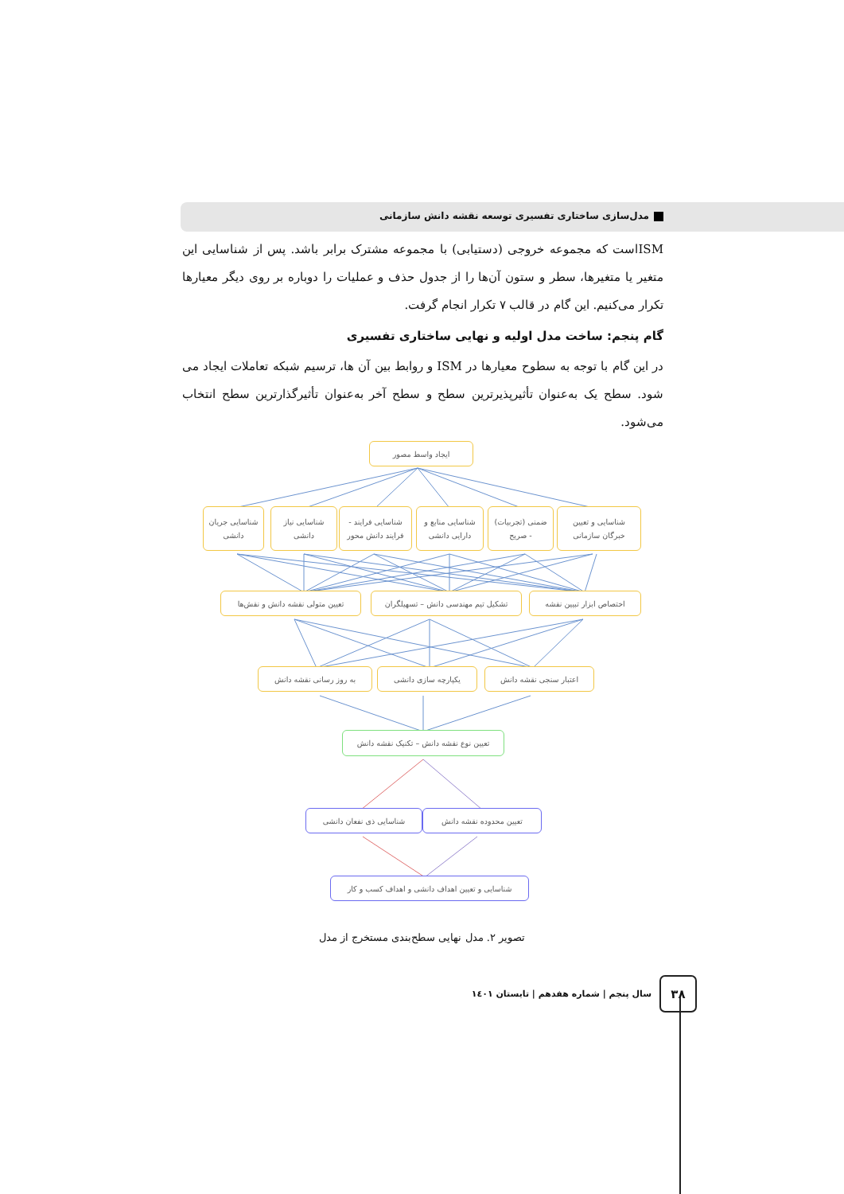مدل‌سازی ساختاری تفسیری توسعه نقشه دانش سازمانی
ISMاست که مجموعه خروجی (دستیابی) با مجموعه مشترک برابر باشد. پس از شناسایی این متغیر یا متغیرها، سطر و ستون آن‌ها را از جدول حذف و عملیات را دوباره بر روی دیگر معیارها تکرار می‌کنیم. این گام در قالب ۷ تکرار انجام گرفت.
گام پنجم: ساخت مدل اولیه و نهایی ساختاری تفسیری
در این گام با توجه به سطوح معیارها در ISM و روابط بین آن ها، ترسیم شبکه تعاملات ایجاد می شود. سطح یک به‌عنوان تأثیرپذیرترین سطح و سطح آخر به‌عنوان تأثیرگذارترین سطح انتخاب می‌شود.
ایجاد واسط مصور
شناسایی و تعیین
خبرگان سازمانی
ضمنی (تجربیات)
- صریح
شناسایی منابع و
دارایی دانشی
شناسایی فرایند -
فرایند دانش محور
شناسایی نیاز
دانشی
شناسایی جریان
دانشی
اختصاص ابزار تبیین نقشه تشکیل تیم مهندسی دانش – تسهیلگران تعیین متولی نقشه دانش و نقش‌ها
اعتبار سنجی نقشه دانش یکپارچه سازی دانشی به روز رسانی نقشه دانش
تعیین نوع نقشه دانش – تکنیک نقشه دانش
تعیین محدوده نقشه دانش شناسایی ذی نفعان دانشی
شناسایی و تعیین اهداف دانشی و اهداف کسب و کار
تصویر ۲. مدل نهایی سطح‌بندی مستخرج از مدل
۳۸
سال پنجم | شماره هفدهم | تابستان ۱٤۰۱